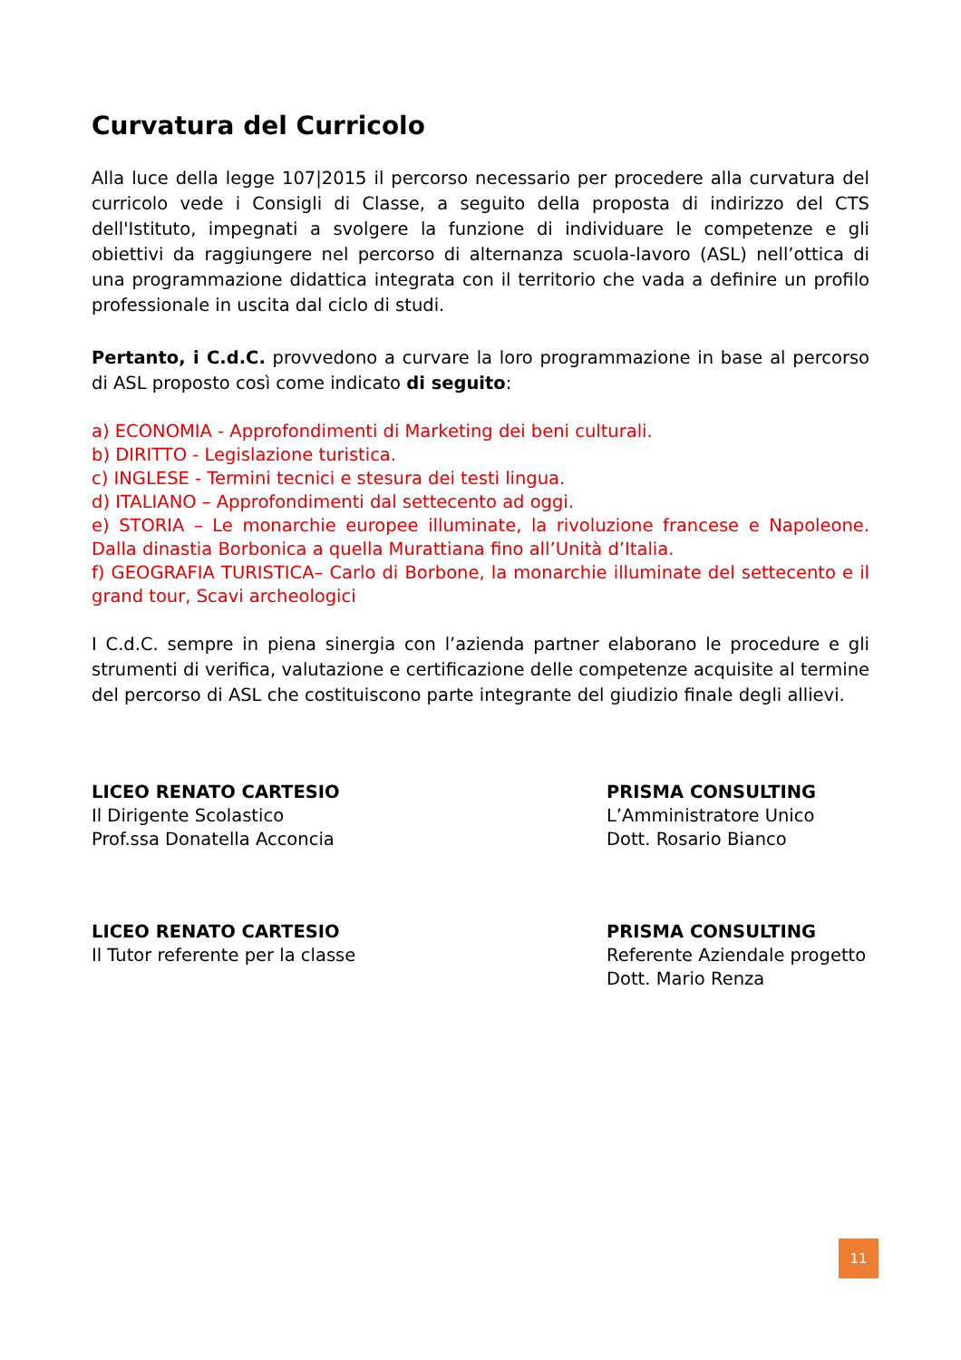Curvatura del Curricolo
Alla luce della legge 107|2015 il percorso necessario per procedere alla curvatura del curricolo vede i Consigli di Classe, a seguito della proposta di indirizzo del CTS dell'Istituto, impegnati a svolgere la funzione di individuare le competenze e gli obiettivi da raggiungere nel percorso di alternanza scuola-lavoro (ASL) nell’ottica di una programmazione didattica integrata con il territorio che vada a definire un profilo professionale in uscita dal ciclo di studi.
Pertanto, i C.d.C. provvedono a curvare la loro programmazione in base al percorso di ASL proposto così come indicato di seguito:
a) ECONOMIA - Approfondimenti di Marketing dei beni culturali.
b) DIRITTO - Legislazione turistica.
c) INGLESE - Termini tecnici e stesura dei testi lingua.
d) ITALIANO – Approfondimenti dal settecento ad oggi.
e) STORIA – Le monarchie europee illuminate, la rivoluzione francese e Napoleone. Dalla dinastia Borbonica a quella Murattiana fino all’Unità d’Italia.
f) GEOGRAFIA TURISTICA– Carlo di Borbone, la monarchie illuminate del settecento e il grand tour, Scavi archeologici
I C.d.C. sempre in piena sinergia con l’azienda partner elaborano le procedure e gli strumenti di verifica, valutazione e certificazione delle competenze acquisite al termine del percorso di ASL che costituiscono parte integrante del giudizio finale degli allievi.
LICEO RENATO CARTESIO
Il Dirigente Scolastico
Prof.ssa Donatella Acconcia
PRISMA CONSULTING
L’Amministratore Unico
Dott. Rosario Bianco
LICEO RENATO CARTESIO
Il Tutor referente per la classe
PRISMA CONSULTING
Referente Aziendale progetto
Dott. Mario Renza
11